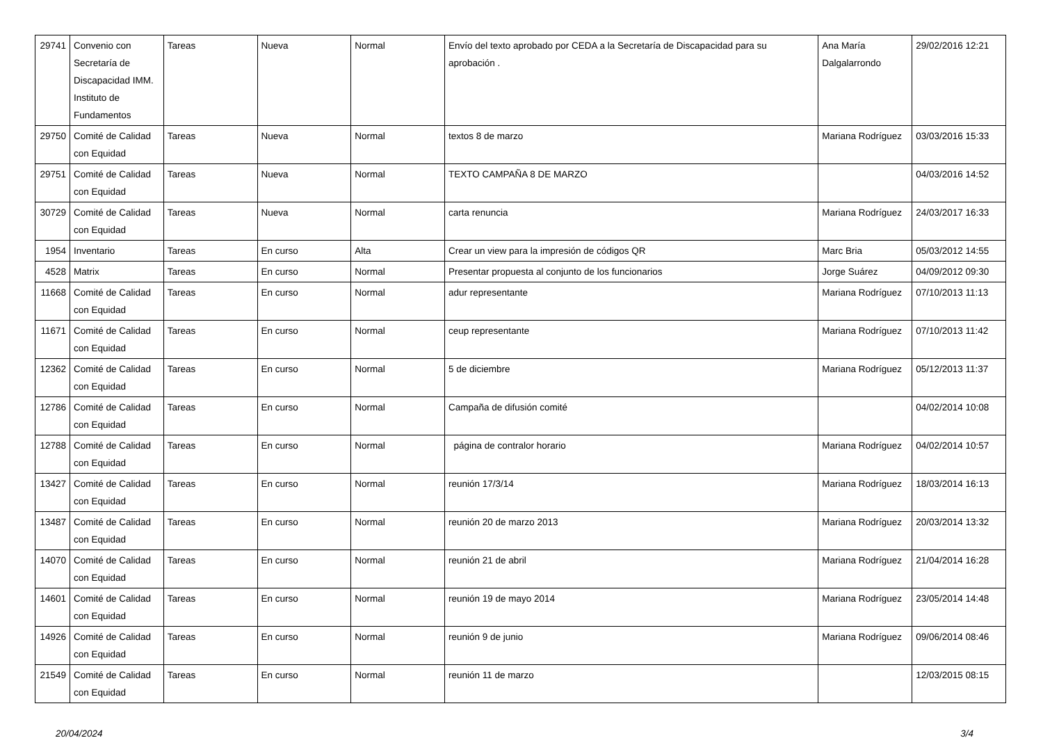| 29741 | Convenio con Secretaría de Discapacidad IMM. Instituto de Fundamentos | Tareas | Nueva | Normal | Envío del texto aprobado por CEDA a la Secretaría de Discapacidad para su aprobación . | Ana María Dalgalarrondo | 29/02/2016 12:21 |
| 29750 | Comité de Calidad con Equidad | Tareas | Nueva | Normal | textos 8 de marzo | Mariana Rodríguez | 03/03/2016 15:33 |
| 29751 | Comité de Calidad con Equidad | Tareas | Nueva | Normal | TEXTO CAMPAÑA 8 DE MARZO | | 04/03/2016 14:52 |
| 30729 | Comité de Calidad con Equidad | Tareas | Nueva | Normal | carta renuncia | Mariana Rodríguez | 24/03/2017 16:33 |
| 1954 | Inventario | Tareas | En curso | Alta | Crear un view para la impresión de códigos QR | Marc Bria | 05/03/2012 14:55 |
| 4528 | Matrix | Tareas | En curso | Normal | Presentar propuesta al conjunto de los funcionarios | Jorge Suárez | 04/09/2012 09:30 |
| 11668 | Comité de Calidad con Equidad | Tareas | En curso | Normal | adur representante | Mariana Rodríguez | 07/10/2013 11:13 |
| 11671 | Comité de Calidad con Equidad | Tareas | En curso | Normal | ceup representante | Mariana Rodríguez | 07/10/2013 11:42 |
| 12362 | Comité de Calidad con Equidad | Tareas | En curso | Normal | 5 de diciembre | Mariana Rodríguez | 05/12/2013 11:37 |
| 12786 | Comité de Calidad con Equidad | Tareas | En curso | Normal | Campaña de difusión comité | | 04/02/2014 10:08 |
| 12788 | Comité de Calidad con Equidad | Tareas | En curso | Normal | página de contralor horario | Mariana Rodríguez | 04/02/2014 10:57 |
| 13427 | Comité de Calidad con Equidad | Tareas | En curso | Normal | reunión 17/3/14 | Mariana Rodríguez | 18/03/2014 16:13 |
| 13487 | Comité de Calidad con Equidad | Tareas | En curso | Normal | reunión 20 de marzo 2013 | Mariana Rodríguez | 20/03/2014 13:32 |
| 14070 | Comité de Calidad con Equidad | Tareas | En curso | Normal | reunión 21 de abril | Mariana Rodríguez | 21/04/2014 16:28 |
| 14601 | Comité de Calidad con Equidad | Tareas | En curso | Normal | reunión 19 de mayo 2014 | Mariana Rodríguez | 23/05/2014 14:48 |
| 14926 | Comité de Calidad con Equidad | Tareas | En curso | Normal | reunión 9 de junio | Mariana Rodríguez | 09/06/2014 08:46 |
| 21549 | Comité de Calidad con Equidad | Tareas | En curso | Normal | reunión 11 de marzo | | 12/03/2015 08:15 |
20/04/2024 3/4